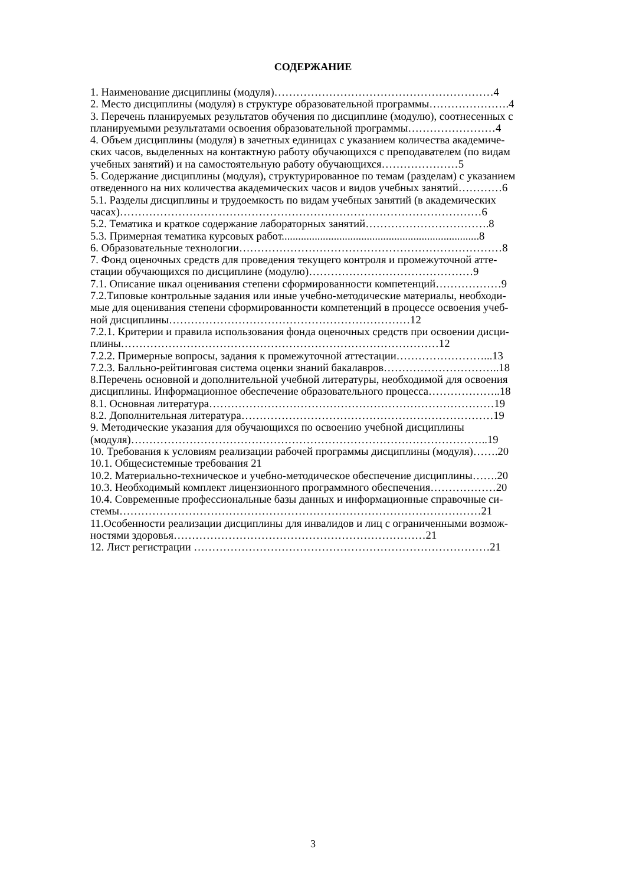СОДЕРЖАНИЕ
1. Наименование дисциплины (модуля)……………………………………………………4
2. Место дисциплины (модуля) в структуре образовательной программы………………….4
3. Перечень планируемых результатов обучения по дисциплине (модулю), соотнесенных с
планируемыми результатами освоения образовательной программы……………………4
4. Объем дисциплины (модуля) в зачетных единицах с указанием количества академиче-
ских часов, выделенных на контактную работу обучающихся с преподавателем (по видам
учебных занятий) и на самостоятельную работу обучающихся…………………5
5. Содержание дисциплины (модуля), структурированное по темам (разделам) с указанием
отведенного на них количества академических часов и видов учебных занятий…………6
5.1. Разделы дисциплины и трудоемкость по видам учебных занятий (в академических
часах)………………………………………………………………………………………6
5.2. Тематика и краткое содержание лабораторных занятий…………………………….8
5.3. Примерная тематика курсовых работ........................................................................8
6. Образовательные технологии………………………………………………………………8
7. Фонд оценочных средств для проведения текущего контроля и промежуточной атте-
стации обучающихся по дисциплине (модулю)………………………………………9
7.1. Описание шкал оценивания степени сформированности компетенций………………9
7.2.Типовые контрольные задания или иные учебно-методические материалы, необходи-
мые для оценивания степени сформированности компетенций в процессе освоения учеб-
ной дисциплины…………………………………………………………12
7.2.1. Критерии и правила использования фонда оценочных средств при освоении дисци-
плины……………………………………………………………………………12
7.2.2. Примерные вопросы, задания к промежуточной аттестации……………………...13
7.2.3. Балльно-рейтинговая система оценки знаний бакалавров…………………………..18
8.Перечень основной и дополнительной учебной литературы, необходимой для освоения
дисциплины. Информационное обеспечение образовательного процесса………………..18
8.1. Основная литература……………………………………………………………………19
8.2. Дополнительная литература……………………………………………………………19
9. Методические указания для обучающихся по освоению учебной дисциплины
(модуля)……………………………………………………………………………………..19
10. Требования к условиям реализации рабочей программы дисциплины (модуля)…….20
10.1. Общесистемные требования 21
10.2. Материально-техническое и учебно-методическое обеспечение дисциплины…….20
10.3. Необходимый комплект лицензионного программного обеспечения………………20
10.4. Современные профессиональные базы данных и информационные справочные си-
стемы………………………………………………………………………………………21
11.Особенности реализации дисциплины для инвалидов и лиц с ограниченными возмож-
ностями здоровья……………………………………………………………21
12. Лист регистрации ………………………………………………………………………21
3